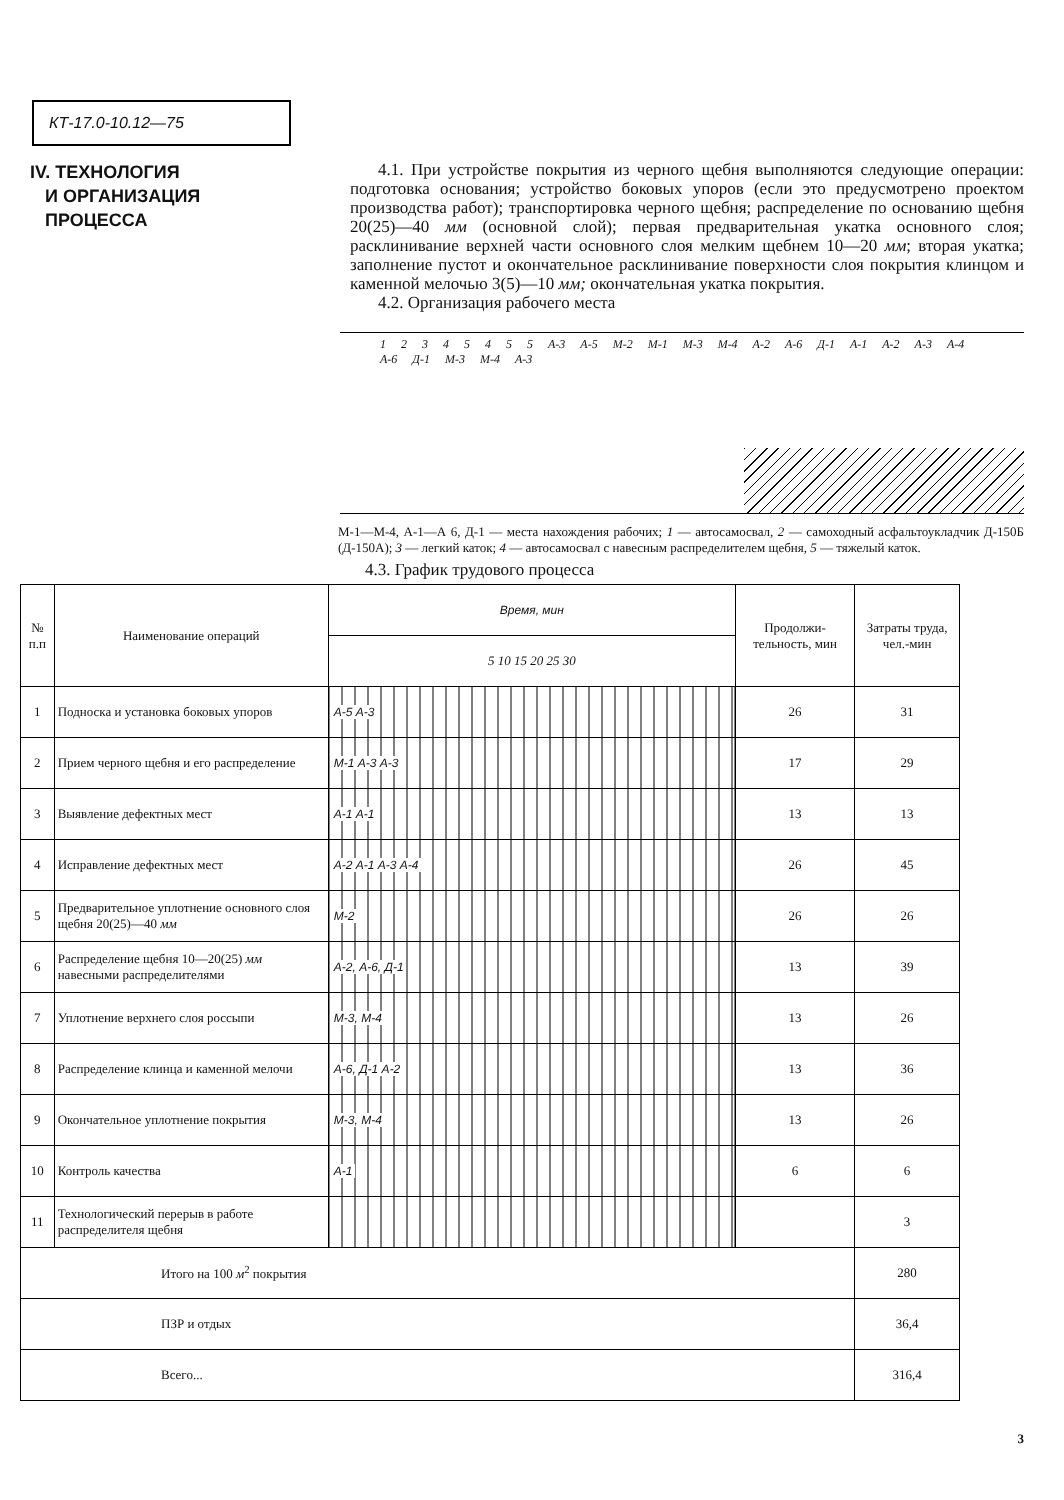КТ-17.0-10.12—75
IV. ТЕХНОЛОГИЯ
И ОРГАНИЗАЦИЯ
ПРОЦЕССА
4.1. При устройстве покрытия из черного щебня выполняются следующие операции: подготовка основания; устройство боковых упоров (если это предусмотрено проектом производства работ); транспортировка черного щебня; распределение по основанию щебня 20(25)—40 мм (основной слой); первая предварительная укатка основного слоя; расклинивание верхней части основного слоя мелким щебнем 10—20 мм; вторая укатка; заполнение пустот и окончательное расклинивание поверхности слоя покрытия клинцом и каменной мелочью 3(5)—10 мм; окончательная укатка покрытия.
4.2. Организация рабочего места
1 2 3 4 5 4 5 5 А-3 А-5 М-2 М-1 М-3 М-4 А-2 А-6 Д-1 А-1 А-2 А-3 А-4 А-6 Д-1 М-3 М-4 А-3
М-1—М-4, А-1—А 6, Д-1 — места нахождения рабочих; 1 — автосамосвал, 2 — самоходный асфальтоукладчик Д-150Б (Д-150А); 3 — легкий каток; 4 — автосамосвал с навесным распределителем щебня, 5 — тяжелый каток.
4.3. График трудового процесса
| № п.п | Наименование операций | Время, мин | Продолжи-тельность, мин | Затраты труда, чел.-мин |
| --- | --- | --- | --- | --- |
| | | 5 10 15 20 25 30 | | |
| 1 | Подноска и установка боковых упоров | А-5 А-3 | 26 | 31 |
| 2 | Прием черного щебня и его распределение | М-1 А-3 А-3 | 17 | 29 |
| 3 | Выявление дефектных мест | А-1 А-1 | 13 | 13 |
| 4 | Исправление дефектных мест | А-2 А-1 А-3 А-4 | 26 | 45 |
| 5 | Предварительное уплотнение основного слоя щебня 20(25)—40 мм | М-2 | 26 | 26 |
| 6 | Распределение щебня 10—20(25) мм навесными распределителями | А-2, А-6, Д-1 | 13 | 39 |
| 7 | Уплотнение верхнего слоя россыпи | М-3, М-4 | 13 | 26 |
| 8 | Распределение клинца и каменной мелочи | А-6, Д-1 А-2 | 13 | 36 |
| 9 | Окончательное уплотнение покрытия | М-3, М-4 | 13 | 26 |
| 10 | Контроль качества | А-1 | 6 | 6 |
| 11 | Технологический перерыв в работе распределителя щебня | | | 3 |
| Итого на 100 м<sup>2</sup> покрытия | | | | 280 |
| ПЗР и отдых | | | | 36,4 |
| Всего... | | | | 316,4 |
3